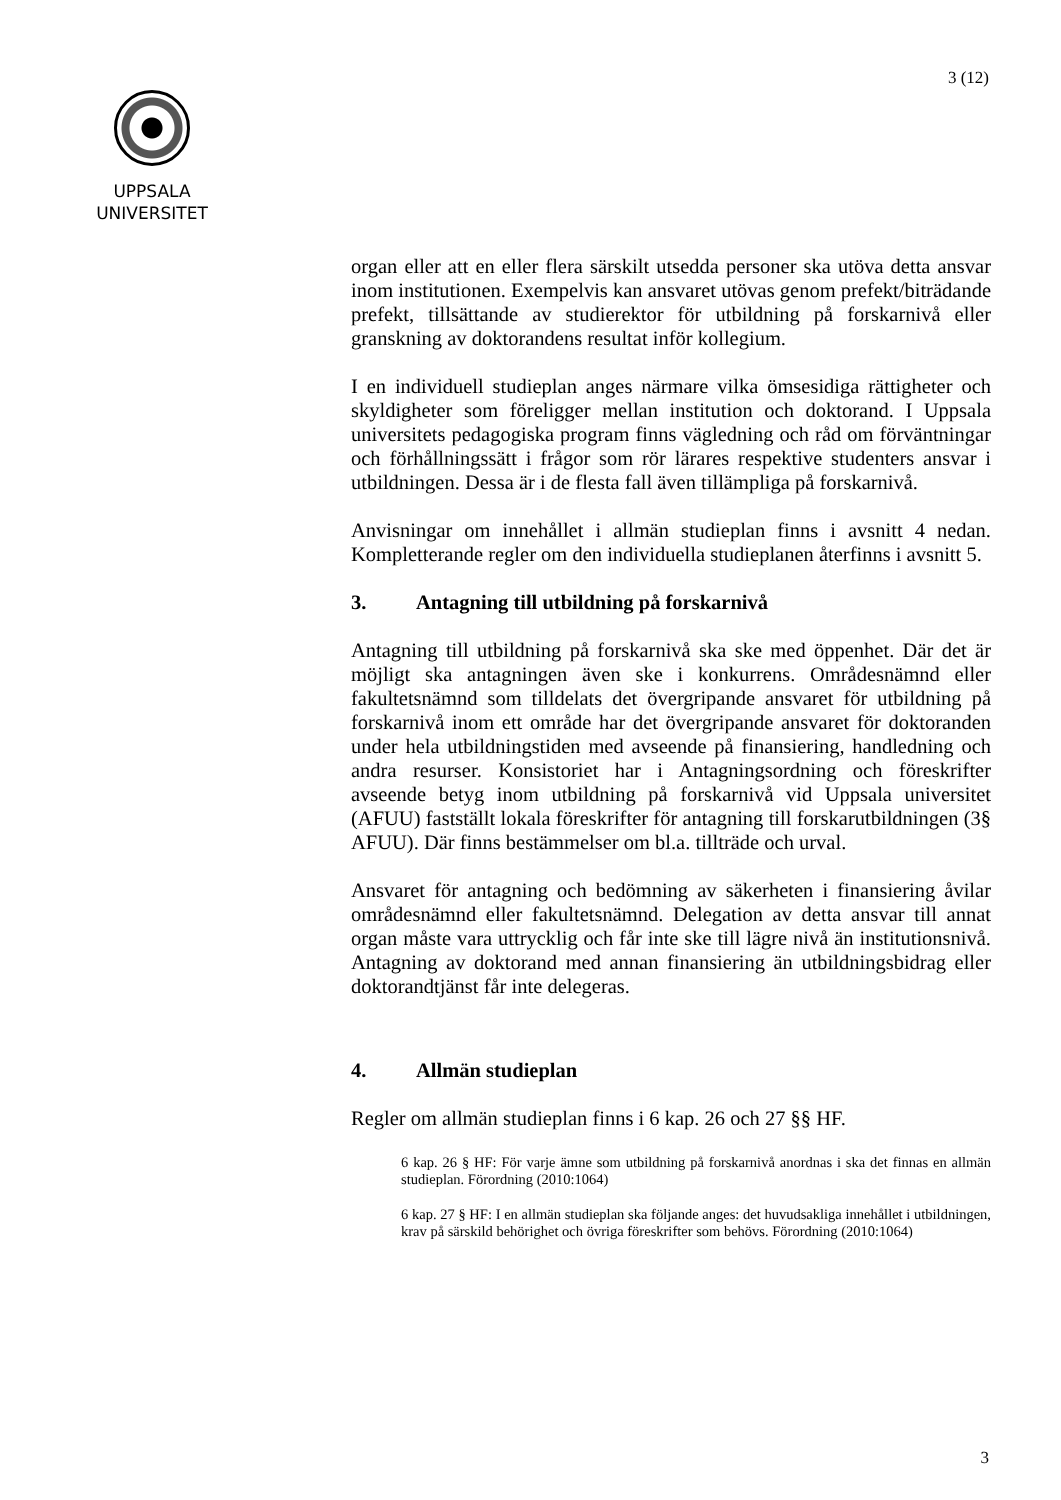3 (12)
UPPSALA
UNIVERSITET
organ eller att en eller flera särskilt utsedda personer ska utöva detta ansvar inom institutionen. Exempelvis kan ansvaret utövas genom prefekt/biträdande prefekt, tillsättande av studierektor för utbildning på forskarnivå eller granskning av doktorandens resultat inför kollegium.
I en individuell studieplan anges närmare vilka ömsesidiga rättigheter och skyldigheter som föreligger mellan institution och doktorand. I Uppsala universitets pedagogiska program finns vägledning och råd om förväntningar och förhållningssätt i frågor som rör lärares respektive studenters ansvar i utbildningen. Dessa är i de flesta fall även tillämpliga på forskarnivå.
Anvisningar om innehållet i allmän studieplan finns i avsnitt 4 nedan. Kompletterande regler om den individuella studieplanen återfinns i avsnitt 5.
3. Antagning till utbildning på forskarnivå
Antagning till utbildning på forskarnivå ska ske med öppenhet. Där det är möjligt ska antagningen även ske i konkurrens. Områdesnämnd eller fakultetsnämnd som tilldelats det övergripande ansvaret för utbildning på forskarnivå inom ett område har det övergripande ansvaret för doktoranden under hela utbildningstiden med avseende på finansiering, handledning och andra resurser. Konsistoriet har i Antagningsordning och föreskrifter avseende betyg inom utbildning på forskarnivå vid Uppsala universitet (AFUU) fastställt lokala föreskrifter för antagning till forskarutbildningen (3§ AFUU). Där finns bestämmelser om bl.a. tillträde och urval.
Ansvaret för antagning och bedömning av säkerheten i finansiering åvilar områdesnämnd eller fakultetsnämnd. Delegation av detta ansvar till annat organ måste vara uttrycklig och får inte ske till lägre nivå än institutionsnivå. Antagning av doktorand med annan finansiering än utbildningsbidrag eller doktorandtjänst får inte delegeras.
4. Allmän studieplan
Regler om allmän studieplan finns i 6 kap. 26 och 27 §§ HF.
6 kap. 26 § HF: För varje ämne som utbildning på forskarnivå anordnas i ska det finnas en allmän studieplan. Förordning (2010:1064)
6 kap. 27 § HF: I en allmän studieplan ska följande anges: det huvudsakliga innehållet i utbildningen, krav på särskild behörighet och övriga föreskrifter som behövs. Förordning (2010:1064)
3